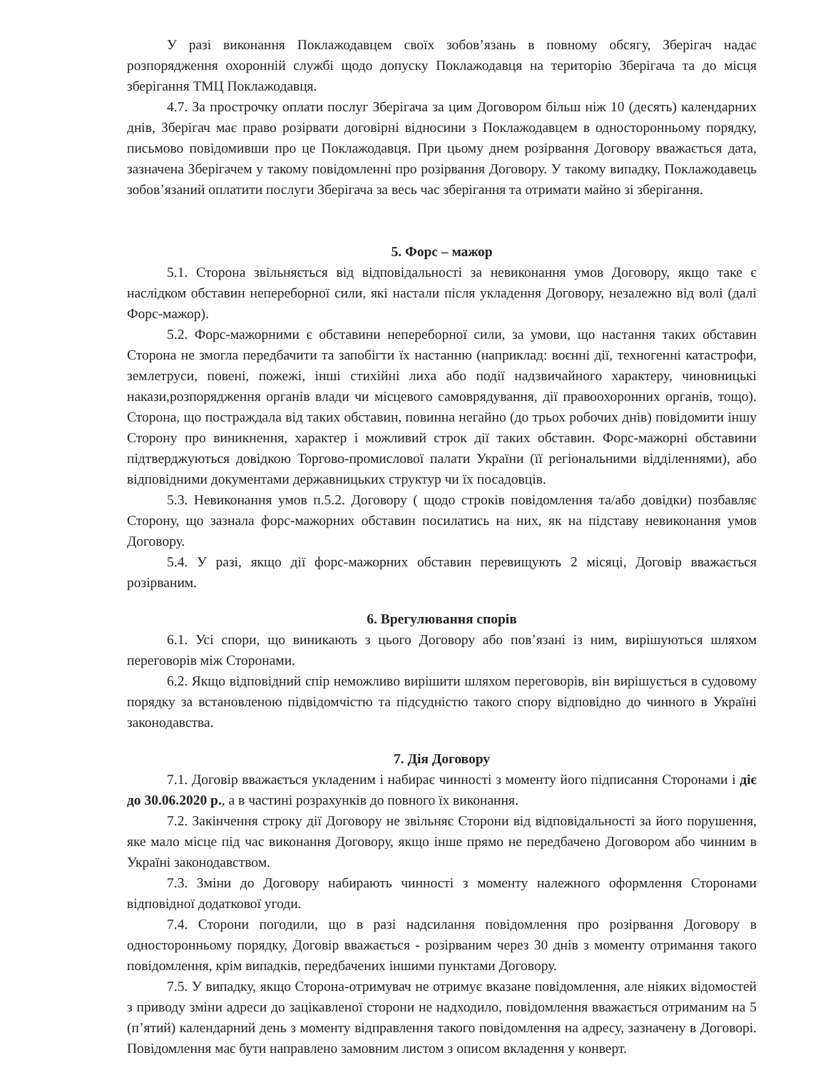У разі виконання Поклажодавцем своїх зобов’язань в повному обсягу, Зберігач надає розпорядження охоронній службі щодо допуску Поклажодавця на територію Зберігача та до місця зберігання ТМЦ Поклажодавця.
4.7. За прострочку оплати послуг Зберігача за цим Договором більш ніж 10 (десять) календарних днів, Зберігач має право розірвати договірні відносини з Поклажодавцем в односторонньому порядку, письмово повідомивши про це Поклажодавця. При цьому днем розірвання Договору вважається дата, зазначена Зберігачем у такому повідомленні про розірвання Договору. У такому випадку, Поклажодавець зобов’язаний оплатити послуги Зберігача за весь час зберігання та отримати майно зі зберігання.
5. Форс – мажор
5.1. Сторона звільняється від відповідальності за невиконання умов Договору, якщо таке є наслідком обставин непереборної сили, які настали після укладення Договору, незалежно від волі (далі Форс-мажор).
5.2. Форс-мажорними є обставини непереборної сили, за умови, що настання таких обставин Сторона не змогла передбачити та запобігти їх настанню (наприклад: воєнні дії, техногенні катастрофи, землетруси, повені, пожежі, інші стихійні лиха або події надзвичайного характеру, чиновницькі накази,розпорядження органів влади чи місцевого самоврядування, дії правоохоронних органів, тощо). Сторона, що постраждала від таких обставин, повинна негайно (до трьох робочих днів) повідомити іншу Сторону про виникнення, характер і можливий строк дії таких обставин. Форс-мажорні обставини підтверджуються довідкою Торгово-промислової палати України (її регіональними відділеннями), або відповідними документами державницьких структур чи їх посадовців.
5.3. Невиконання умов п.5.2. Договору ( щодо строків повідомлення та/або довідки) позбавляє Сторону, що зазнала форс-мажорних обставин посилатись на них, як на підставу невиконання умов Договору.
5.4. У разі, якщо дії форс-мажорних обставин перевищують 2 місяці, Договір вважається розірваним.
6. Врегулювання спорів
6.1. Усі спори, що виникають з цього Договору або пов’язані із ним, вирішуються шляхом переговорів між Сторонами.
6.2. Якщо відповідний спір неможливо вирішити шляхом переговорів, він вирішується в судовому порядку за встановленою підвідомчістю та підсудністю такого спору відповідно до чинного в Україні законодавства.
7. Дія Договору
7.1. Договір вважається укладеним і набирає чинності з моменту його підписання Сторонами і діє до 30.06.2020 р., а в частині розрахунків до повного їх виконання.
7.2. Закінчення строку дії Договору не звільняє Сторони від відповідальності за його порушення, яке мало місце під час виконання Договору, якщо інше прямо не передбачено Договором або чинним в Україні законодавством.
7.3. Зміни до Договору набирають чинності з моменту належного оформлення Сторонами відповідної додаткової угоди.
7.4. Сторони погодили, що в разі надсилання повідомлення про розірвання Договору в односторонньому порядку, Договір вважається - розірваним через 30 днів з моменту отримання такого повідомлення, крім випадків, передбачених іншими пунктами Договору.
7.5. У випадку, якщо Сторона-отримувач не отримує вказане повідомлення, але ніяких відомостей з приводу зміни адреси до зацікавленої сторони не надходило, повідомлення вважається отриманим на 5 (п’ятий) календарний день з моменту відправлення такого повідомлення на адресу, зазначену в Договорі. Повідомлення має бути направлено замовним листом з описом вкладення у конверт.